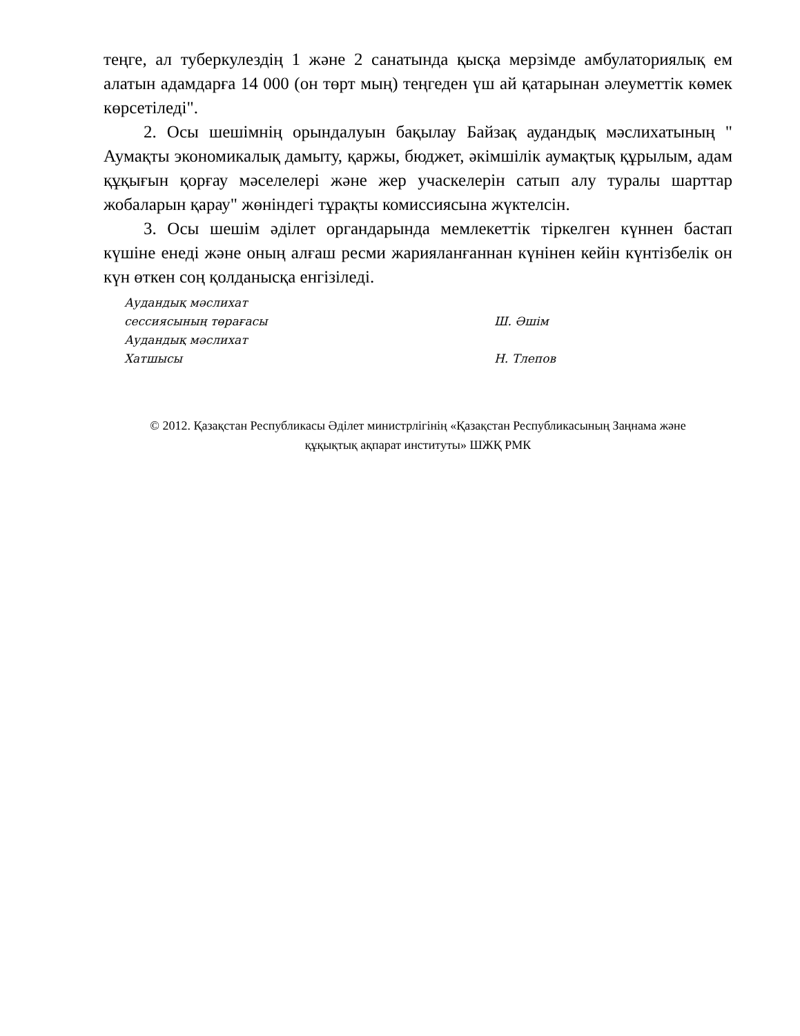теңге, ал туберкулездің 1 және 2 санатында қысқа мерзімде амбулаториялық ем алатын адамдарға 14 000 (он төрт мың) теңгеден үш ай қатарынан әлеуметтік көмек көрсетіледі".
2. Осы шешімнің орындалуын бақылау Байзақ аудандық мәслихатының " Аумақты экономикалық дамыту, қаржы, бюджет, әкімшілік аумақтық құрылым, адам құқығын қорғау мәселелері және жер учаскелерін сатып алу туралы шарттар жобаларын қарау" жөніндегі тұрақты комиссиясына жүктелсін.
3. Осы шешім әділет органдарында мемлекеттік тіркелген күннен бастап күшіне енеді және оның алғаш ресми жарияланғаннан күнінен кейін күнтізбелік он күн өткен соң қолданысқа енгізіледі.
| Аудандық мәслихат | |
| сессиясының төрағасы | Ш. Әшім |
| Аудандық мәслихат | |
| Хатшысы | Н. Тлепов |
© 2012. Қазақстан Республикасы Әділет министрлігінің «Қазақстан Республикасының Заңнама және
құқықтық ақпарат институты» ШЖҚ РМК